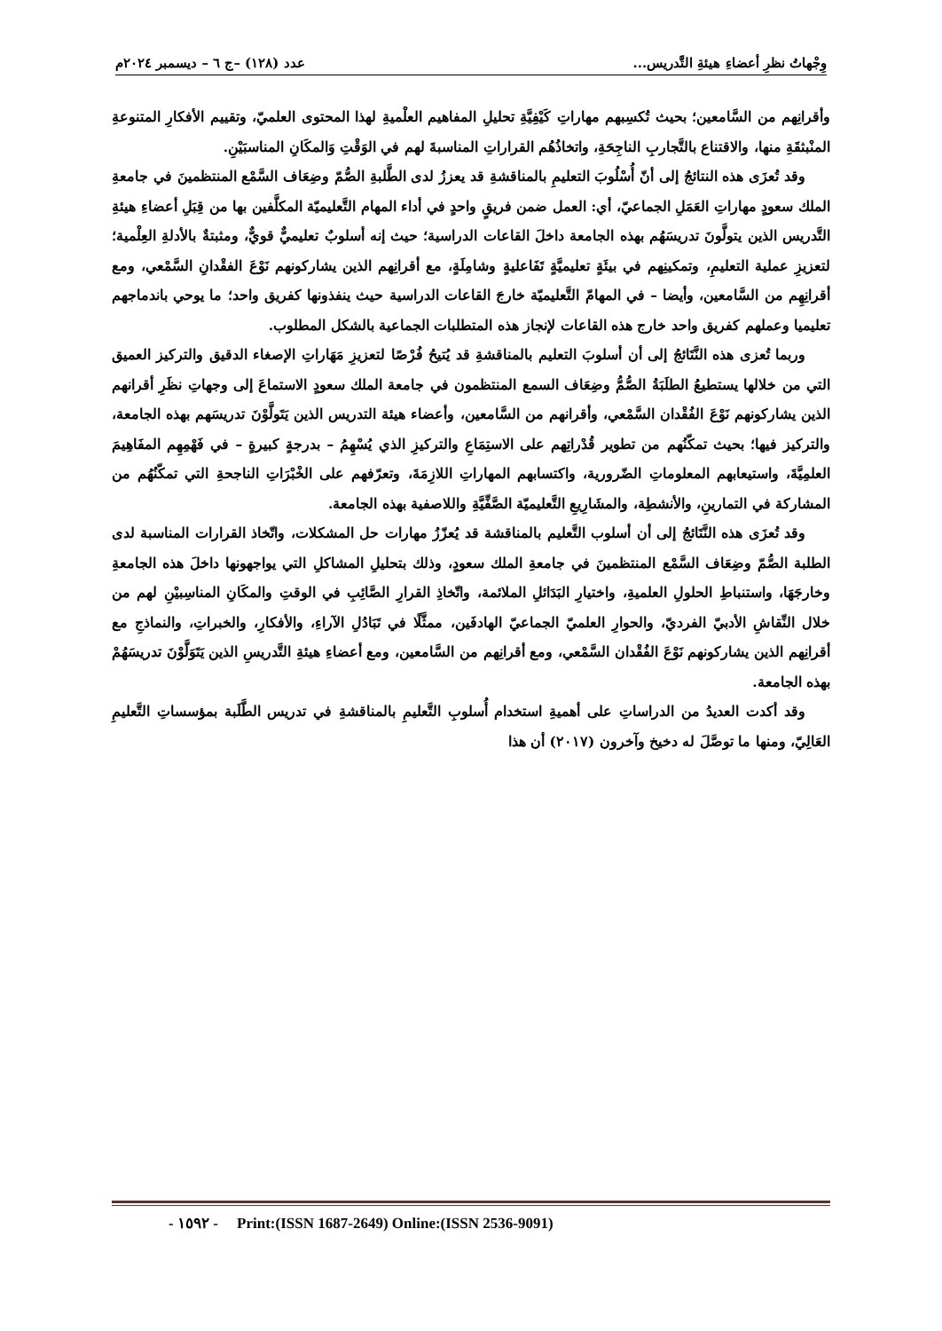وِجْهاتُ نظرِ أعضاءِ هيئةِ التَّدريس... عدد (١٢٨) –ج ٦ – ديسمبر ٢٠٢٤م
وأقرانِهم من السَّامعين؛ بحيث تُكسِبهم مهاراتِ كَيْفِيَّةِ تحليلِ المفاهيم العلْميةِ لهذا المحتوى العلميّ، وتقييم الأفكارِ المتنوعةِ المنْبثقَةِ منها، والاقتناع بالتَّجاربِ الناجِحَةِ، واتخاذُهُم القراراتِ المناسبةَ لهم في الوَقْتِ وَالمكَانِ المناسبَيْنِ.
وقد تُعزَى هذه النتائجُ إلى أنّ أُسْلُوبَ التعليمِ بالمناقشةِ قد يعززُ لدى الطَّلبةِ الصُّمّ وضِعَاف السَّمْع المنتظمينَ في جامعةِ الملك سعودٍ مهاراتِ العَمَلِ الجماعيّ، أي: العمل ضمن فريقٍ واحدٍ في أداء المهام التَّعليميّة المكلَّفين بها من قِبَلِ أعضاءِ هيئةِ التَّدريس الذين يتولَّونَ تدريسَهُم بهذه الجامعة داخلَ القاعات الدراسية؛ حيث إنه أسلوبٌ تعليميٌّ قويٌّ، ومثبتةٌ بالأدلةِ العِلْمية؛ لتعزيزِ عملية التعليمِ، وتمكينِهم في بيئَةٍ تعليميَّةٍ تَفَاعليةٍ وشامِلَةٍ، مع أقرانِهم الذين يشاركونهم نَوْعَ الفقْدانِ السَّمْعي، ومع أقرانِهِم من السَّامعين، وأيضا – في المهامّ التَّعليميّة خارجَ القاعات الدراسية حيث ينفذونها كفريق واحد؛ ما يوحي باندماجهم تعليميا وعملهم كفريق واحد خارج هذه القاعات لإنجاز هذه المتطلبات الجماعية بالشكل المطلوب.
وربما تُعزى هذه النَّتَائجُ إلى أن أسلوبَ التعليم بالمناقشةِ قد يُتيحُ فُرْصًا لتعزيزِ مَهَاراتِ الإصغاء الدقيق والتركيز العميق التي من خلالها يستطيعُ الطلَبَةُ الصُّمُّ وضِعَاف السمع المنتظمون في جامعة الملك سعودٍ الاستماعَ إلى وجهاتِ نظَرِ أقرانهم الذين يشاركونهم نَوْعَ الفُقْدان السَّمْعي، وأقرانهم من السَّامعين، وأعضاء هيئة التدريس الذين يَتَولَّوْنَ تدريسَهم بهذه الجامعة، والتركيز فيها؛ بحيث تمكّنُهم من تطوير قُدْراتِهم على الاستِمَاعِ والتركيزِ الذي يُسْهِمُ – بدرجةٍ كبيرةٍ – في فَهْمِهِم المفَاهِيمَ العلمِيَّةَ، واستيعابهم المعلوماتِ الضّرورية، واكتسابهم المهاراتِ اللازِمَةَ، وتعرّفهم على الخْبْرَاتِ الناجحةِ التي تمكّنُهُم من المشاركة في التمارينِ، والأنشطِة، والمشَارِيعِ التَّعليميّة الصَّفِّيَّةِ واللاصفية بهذه الجامعة.
وقد تُعزَى هذه النَّتَائجُ إلى أن أسلوب التَّعليم بالمناقشة قد يُعزّزُ مهارات حل المشكلات، واتّخاذ القرارات المناسبة لدى الطلبة الصُّمّ وضِعَاف السَّمْع المنتظمينَ في جامعةِ الملك سعودٍ، وذلك بتحليلِ المشاكلِ التي يواجهونها داخلَ هذه الجامعةِ وخارجَهَا، واستنباطِ الحلولِ العلميةِ، واختيارِ البَدَائلِ الملائمة، واتّخاذِ القرارِ الصَّائِبِ في الوقتِ والمكَانِ المناسِبيْنِ لهم من خلال النِّقاشِ الأدبيّ الفرديّ، والحوارِ العلميّ الجماعيّ الهادفَين، ممثَّلًا في تَبَادُلِ الآراءِ، والأفكارِ، والخبراتِ، والنماذجِ مع أقرانِهم الذين يشاركونهم نَوْعَ الفُقْدان السَّمْعي، ومع أقرانِهم من السَّامعين، ومع أعضاءِ هيئةِ التَّدريسِ الذين يَتَوَلَّوْنَ تدريسَهُمْ بهذه الجامعة.
وقد أكدت العديدُ من الدراساتِ على أهميةِ استخدام أُسلوبِ التَّعليمِ بالمناقشةِ في تدريس الطَّلَبة بمؤسساتِ التَّعليمِ العَالِيّ، ومنها ما توصَّلَ له دخيخ وآخرون (٢٠١٧) أن هذا
- ١٥٩٢ - Print:(ISSN 1687-2649) Online:(ISSN 2536-9091)